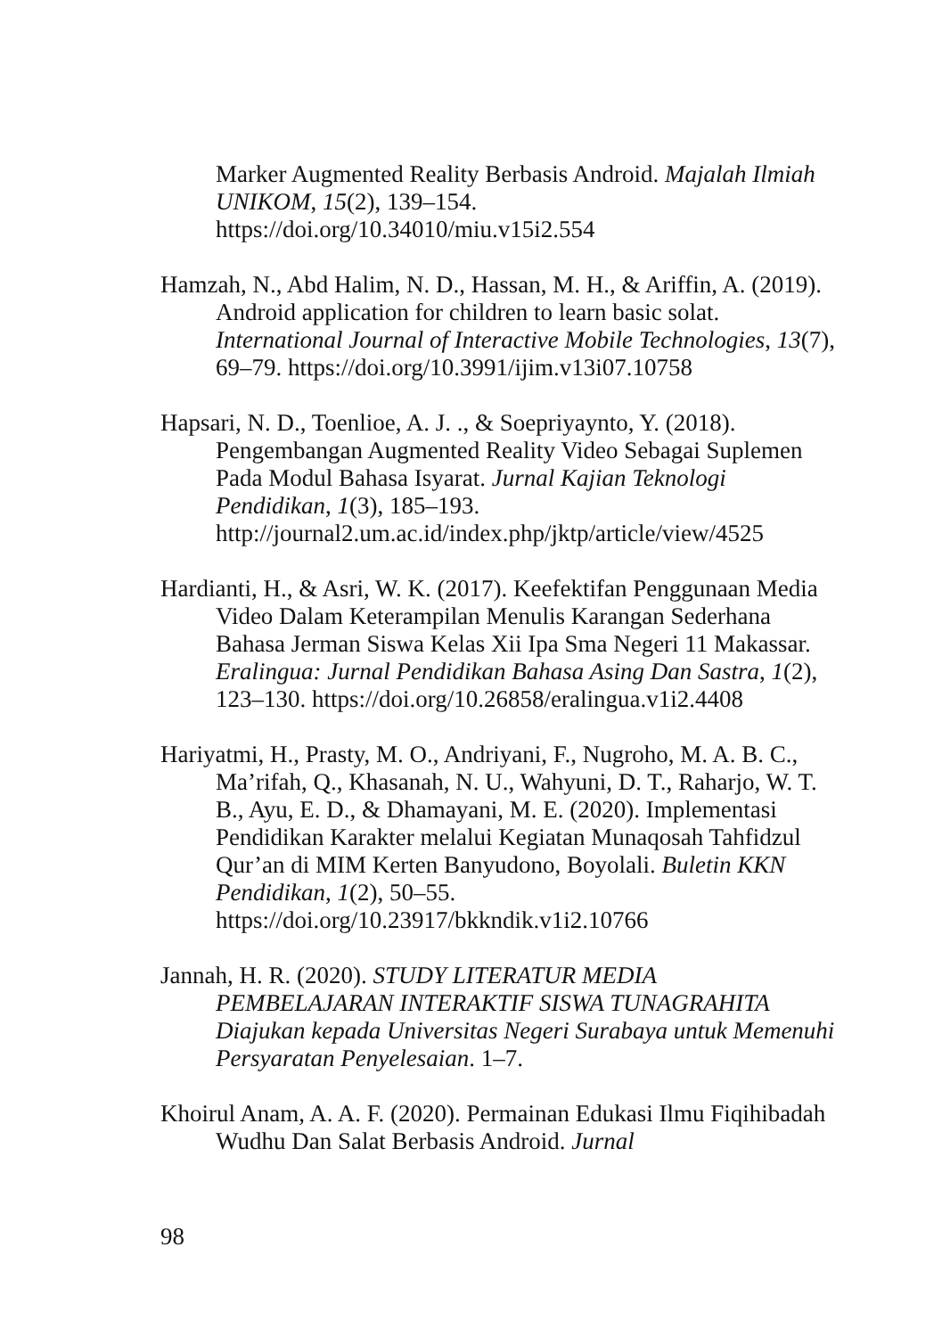Marker Augmented Reality Berbasis Android. Majalah Ilmiah UNIKOM, 15(2), 139–154. https://doi.org/10.34010/miu.v15i2.554
Hamzah, N., Abd Halim, N. D., Hassan, M. H., & Ariffin, A. (2019). Android application for children to learn basic solat. International Journal of Interactive Mobile Technologies, 13(7), 69–79. https://doi.org/10.3991/ijim.v13i07.10758
Hapsari, N. D., Toenlioe, A. J. ., & Soepriyaynto, Y. (2018). Pengembangan Augmented Reality Video Sebagai Suplemen Pada Modul Bahasa Isyarat. Jurnal Kajian Teknologi Pendidikan, 1(3), 185–193. http://journal2.um.ac.id/index.php/jktp/article/view/4525
Hardianti, H., & Asri, W. K. (2017). Keefektifan Penggunaan Media Video Dalam Keterampilan Menulis Karangan Sederhana Bahasa Jerman Siswa Kelas Xii Ipa Sma Negeri 11 Makassar. Eralingua: Jurnal Pendidikan Bahasa Asing Dan Sastra, 1(2), 123–130. https://doi.org/10.26858/eralingua.v1i2.4408
Hariyatmi, H., Prasty, M. O., Andriyani, F., Nugroho, M. A. B. C., Ma’rifah, Q., Khasanah, N. U., Wahyuni, D. T., Raharjo, W. T. B., Ayu, E. D., & Dhamayani, M. E. (2020). Implementasi Pendidikan Karakter melalui Kegiatan Munaqosah Tahfidzul Qur’an di MIM Kerten Banyudono, Boyolali. Buletin KKN Pendidikan, 1(2), 50–55. https://doi.org/10.23917/bkkndik.v1i2.10766
Jannah, H. R. (2020). STUDY LITERATUR MEDIA PEMBELAJARAN INTERAKTIF SISWA TUNAGRAHITA Diajukan kepada Universitas Negeri Surabaya untuk Memenuhi Persyaratan Penyelesaian. 1–7.
Khoirul Anam, A. A. F. (2020). Permainan Edukasi Ilmu Fiqihibadah Wudhu Dan Salat Berbasis Android. Jurnal
98